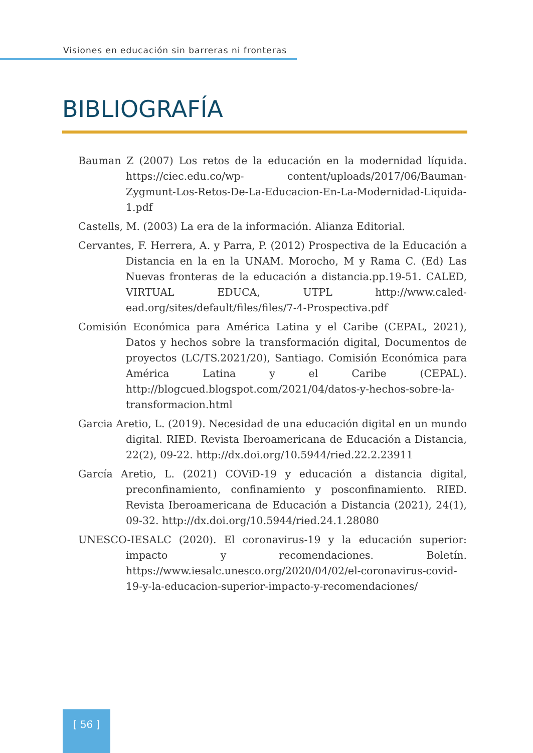Visiones en educación sin barreras ni fronteras
BIBLIOGRAFÍA
Bauman Z (2007) Los retos de la educación en la modernidad líquida. https://ciec.edu.co/wp- content/uploads/2017/06/Bauman-Zygmunt-Los-Retos-De-La-Educacion-En-La-Modernidad-Liquida-1.pdf
Castells, M. (2003) La era de la información. Alianza Editorial.
Cervantes, F. Herrera, A. y Parra, P. (2012) Prospectiva de la Educación a Distancia en la en la UNAM. Morocho, M y Rama C. (Ed) Las Nuevas fronteras de la educación a distancia.pp.19-51. CALED, VIRTUAL EDUCA, UTPL http://www.caled-ead.org/sites/default/files/files/7-4-Prospectiva.pdf
Comisión Económica para América Latina y el Caribe (CEPAL, 2021), Datos y hechos sobre la transformación digital, Documentos de proyectos (LC/TS.2021/20), Santiago. Comisión Económica para América Latina y el Caribe (CEPAL). http://blogcued.blogspot.com/2021/04/datos-y-hechos-sobre-la-transformacion.html
Garcia Aretio, L. (2019). Necesidad de una educación digital en un mundo digital. RIED. Revista Iberoamericana de Educación a Distancia, 22(2), 09-22. http://dx.doi.org/10.5944/ried.22.2.23911
García Aretio, L. (2021) COViD-19 y educación a distancia digital, preconfinamiento, confinamiento y posconfinamiento. RIED. Revista Iberoamericana de Educación a Distancia (2021), 24(1), 09-32. http://dx.doi.org/10.5944/ried.24.1.28080
UNESCO-IESALC (2020). El coronavirus-19 y la educación superior: impacto y recomendaciones. Boletín. https://www.iesalc.unesco.org/2020/04/02/el-coronavirus-covid-19-y-la-educacion-superior-impacto-y-recomendaciones/
[ 56 ]